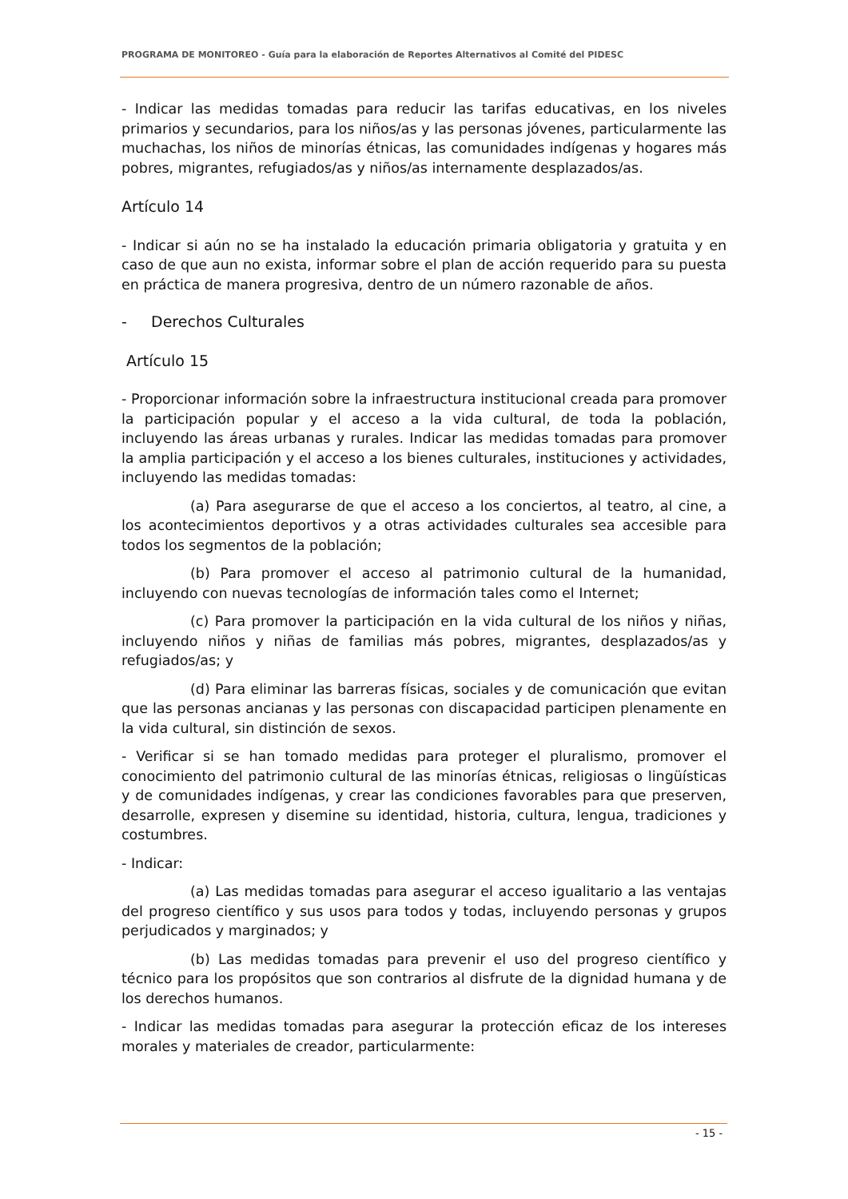PROGRAMA DE MONITOREO - Guía para la elaboración de Reportes Alternativos al Comité del PIDESC
- Indicar las medidas tomadas para reducir las tarifas educativas, en los niveles primarios y secundarios, para los niños/as y las personas jóvenes, particularmente las muchachas, los niños de minorías étnicas, las comunidades indígenas y hogares más pobres, migrantes, refugiados/as y niños/as internamente desplazados/as.
Artículo 14
- Indicar si aún no se ha instalado la educación primaria obligatoria y gratuita y en caso de que aun no exista, informar sobre el plan de acción requerido para su puesta en práctica de manera progresiva, dentro de un número razonable de años.
- Derechos Culturales
Artículo 15
- Proporcionar información sobre la infraestructura institucional creada para promover la participación popular y el acceso a la vida cultural, de toda la población, incluyendo las áreas urbanas y rurales. Indicar las medidas tomadas para promover la amplia participación y el acceso a los bienes culturales, instituciones y actividades, incluyendo las medidas tomadas:
(a) Para asegurarse de que el acceso a los conciertos, al teatro, al cine, a los acontecimientos deportivos y a otras actividades culturales sea accesible para todos los segmentos de la población;
(b) Para promover el acceso al patrimonio cultural de la humanidad, incluyendo con nuevas tecnologías de información tales como el Internet;
(c) Para promover la participación en la vida cultural de los niños y niñas, incluyendo niños y niñas de familias más pobres, migrantes, desplazados/as y refugiados/as; y
(d) Para eliminar las barreras físicas, sociales y de comunicación que evitan que las personas ancianas y las personas con discapacidad participen plenamente en la vida cultural, sin distinción de sexos.
- Verificar si se han tomado medidas para proteger el pluralismo, promover el conocimiento del patrimonio cultural de las minorías étnicas, religiosas o lingüísticas y de comunidades indígenas, y crear las condiciones favorables para que preserven, desarrolle, expresen y disemine su identidad, historia, cultura, lengua, tradiciones y costumbres.
- Indicar:
(a) Las medidas tomadas para asegurar el acceso igualitario a las ventajas del progreso científico y sus usos para todos y todas, incluyendo personas y grupos perjudicados y marginados; y
(b) Las medidas tomadas para prevenir el uso del progreso científico y técnico para los propósitos que son contrarios al disfrute de la dignidad humana y de los derechos humanos.
- Indicar las medidas tomadas para asegurar la protección eficaz de los intereses morales y materiales de creador, particularmente:
- 15 -